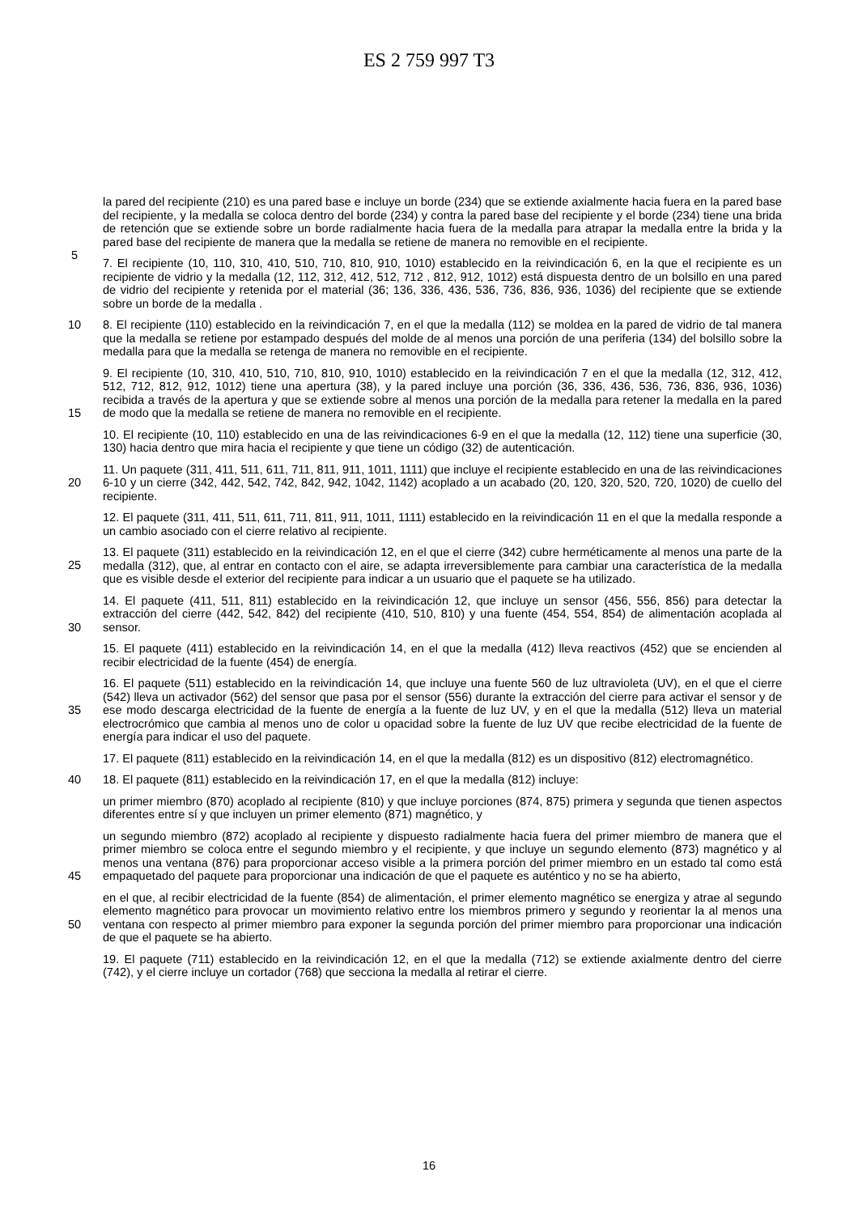ES 2 759 997 T3
la pared del recipiente (210) es una pared base e incluye un borde (234) que se extiende axialmente hacia fuera en la pared base del recipiente, y la medalla se coloca dentro del borde (234) y contra la pared base del recipiente y el borde (234) tiene una brida de retención que se extiende sobre un borde radialmente hacia fuera de la medalla para atrapar la medalla entre la brida y la pared base del recipiente de manera que la medalla se retiene de manera no removible
5
en el recipiente.
7. El recipiente (10, 110, 310, 410, 510, 710, 810, 910, 1010) establecido en la reivindicación 6, en la que el recipiente es un recipiente de vidrio y la medalla (12, 112, 312, 412, 512, 712 , 812, 912, 1012) está dispuesta dentro de un bolsillo en una pared de vidrio del recipiente y retenida por el material (36; 136, 336, 436, 536, 736, 836, 936, 1036) del recipiente que se extiende sobre un borde de la medalla .
10 8. El recipiente (110) establecido en la reivindicación 7, en el que la medalla (112) se moldea en la pared de vidrio de tal manera que la medalla se retiene por estampado después del molde de al menos una porción de una periferia (134) del bolsillo sobre la medalla para que la medalla se retenga de manera no removible en el recipiente.
15
9. El recipiente (10, 310, 410, 510, 710, 810, 910, 1010) establecido en la reivindicación 7 en el que la medalla (12, 312, 412, 512, 712, 812, 912, 1012) tiene una apertura (38), y la pared incluye una porción (36, 336, 436, 536, 736, 836, 936, 1036) recibida a través de la apertura y que se extiende sobre al menos una porción de la medalla para retener la medalla en la pared de modo que la medalla se retiene de manera no removible en el recipiente.
10. El recipiente (10, 110) establecido en una de las reivindicaciones 6-9 en el que la medalla (12, 112) tiene una superficie (30, 130) hacia dentro que mira hacia el recipiente y que tiene un código (32) de autenticación.
20
11. Un paquete (311, 411, 511, 611, 711, 811, 911, 1011, 1111) que incluye el recipiente establecido en una de las reivindicaciones 6-10 y un cierre (342, 442, 542, 742, 842, 942, 1042, 1142) acoplado a un acabado (20, 120, 320, 520, 720, 1020) de cuello del recipiente.
12. El paquete (311, 411, 511, 611, 711, 811, 911, 1011, 1111) establecido en la reivindicación 11 en el que la medalla responde a un cambio asociado con el cierre relativo al recipiente.
25
13. El paquete (311) establecido en la reivindicación 12, en el que el cierre (342) cubre herméticamente al menos una parte de la medalla (312), que, al entrar en contacto con el aire, se adapta irreversiblemente para cambiar una característica de la medalla que es visible desde el exterior del recipiente para indicar a un usuario que el paquete se ha utilizado.
30
14. El paquete (411, 511, 811) establecido en la reivindicación 12, que incluye un sensor (456, 556, 856) para detectar la extracción del cierre (442, 542, 842) del recipiente (410, 510, 810) y una fuente (454, 554, 854) de alimentación acoplada al sensor.
15. El paquete (411) establecido en la reivindicación 14, en el que la medalla (412) lleva reactivos (452) que se encienden al recibir electricidad de la fuente (454) de energía.
35
16. El paquete (511) establecido en la reivindicación 14, que incluye una fuente 560 de luz ultravioleta (UV), en el que el cierre (542) lleva un activador (562) del sensor que pasa por el sensor (556) durante la extracción del cierre para activar el sensor y de ese modo descarga electricidad de la fuente de energía a la fuente de luz UV, y en el que la medalla (512) lleva un material electrocrómico que cambia al menos uno de color u opacidad sobre la fuente de luz UV que recibe electricidad de la fuente de energía para indicar el uso del paquete.
17. El paquete (811) establecido en la reivindicación 14, en el que la medalla (812) es un dispositivo (812) electromagnético.
40 18. El paquete (811) establecido en la reivindicación 17, en el que la medalla (812) incluye:
un primer miembro (870) acoplado al recipiente (810) y que incluye porciones (874, 875) primera y segunda que tienen aspectos diferentes entre sí y que incluyen un primer elemento (871) magnético, y
45
un segundo miembro (872) acoplado al recipiente y dispuesto radialmente hacia fuera del primer miembro de manera que el primer miembro se coloca entre el segundo miembro y el recipiente, y que incluye un segundo elemento (873) magnético y al menos una ventana (876) para proporcionar acceso visible a la primera porción del primer miembro en un estado tal como está empaquetado del paquete para proporcionar una indicación de que el paquete es auténtico y no se ha abierto,
50
en el que, al recibir electricidad de la fuente (854) de alimentación, el primer elemento magnético se energiza y atrae al segundo elemento magnético para provocar un movimiento relativo entre los miembros primero y segundo y reorientar la al menos una ventana con respecto al primer miembro para exponer la segunda porción del primer miembro para proporcionar una indicación de que el paquete se ha abierto.
19. El paquete (711) establecido en la reivindicación 12, en el que la medalla (712) se extiende axialmente dentro del cierre (742), y el cierre incluye un cortador (768) que secciona la medalla al retirar el cierre.
16